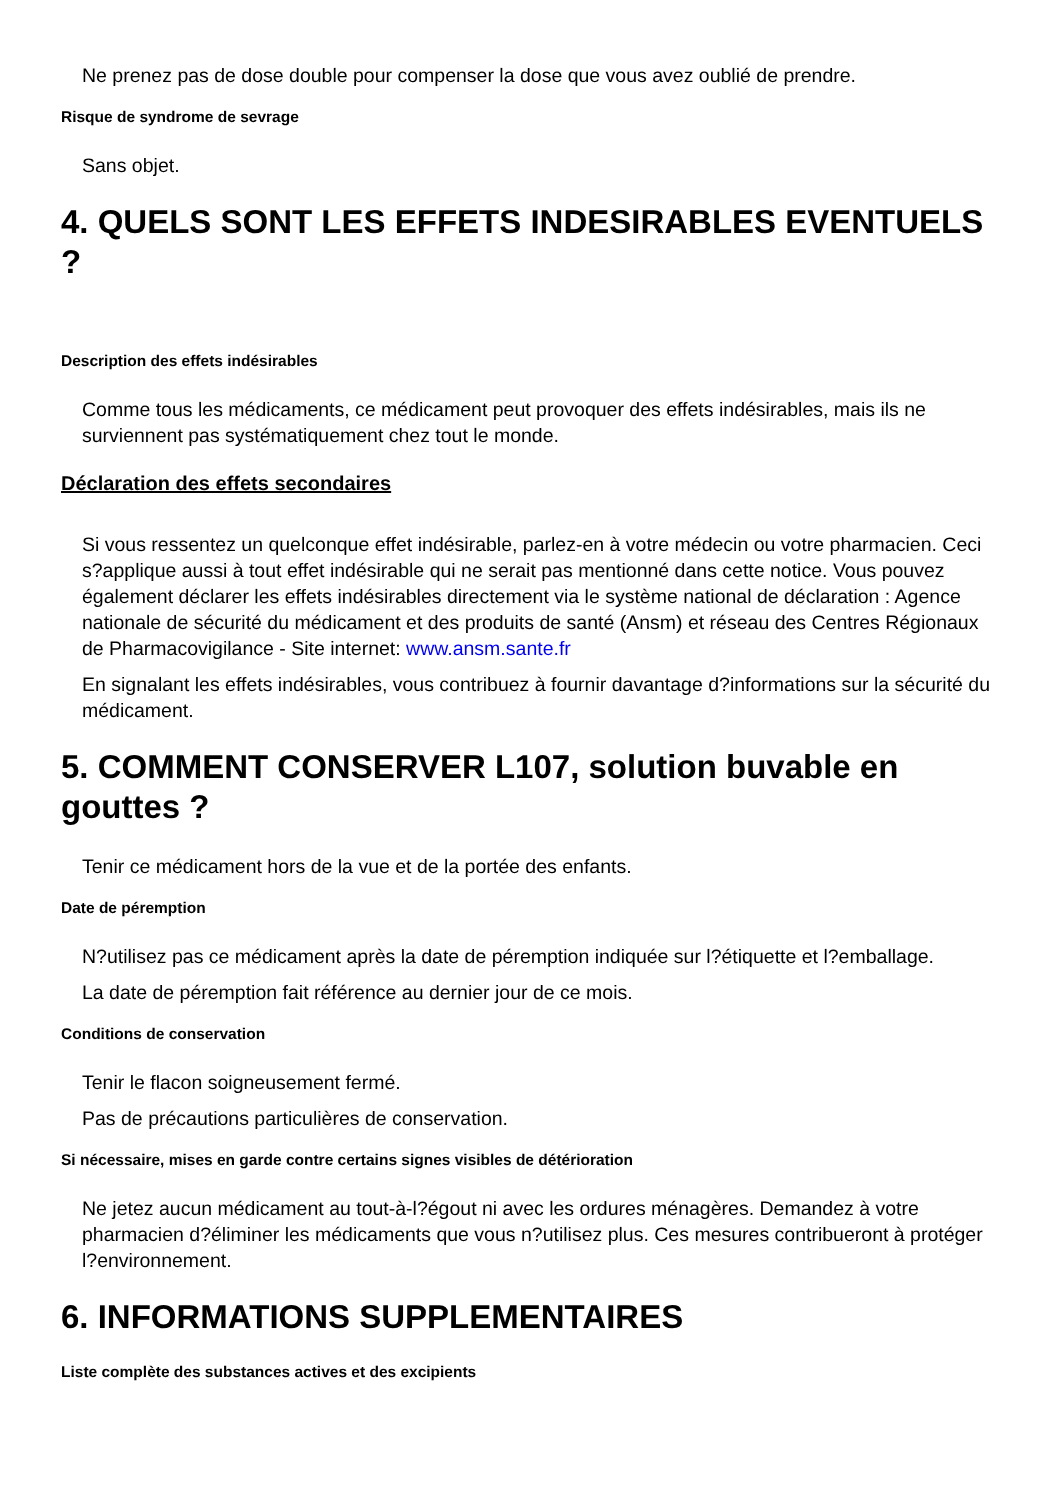Ne prenez pas de dose double pour compenser la dose que vous avez oublié de prendre.
Risque de syndrome de sevrage
Sans objet.
4. QUELS SONT LES EFFETS INDESIRABLES EVENTUELS ?
Description des effets indésirables
Comme tous les médicaments, ce médicament peut provoquer des effets indésirables, mais ils ne surviennent pas systématiquement chez tout le monde.
Déclaration des effets secondaires
Si vous ressentez un quelconque effet indésirable, parlez-en à votre médecin ou votre pharmacien. Ceci s?applique aussi à tout effet indésirable qui ne serait pas mentionné dans cette notice. Vous pouvez également déclarer les effets indésirables directement via le système national de déclaration : Agence nationale de sécurité du médicament et des produits de santé (Ansm) et réseau des Centres Régionaux de Pharmacovigilance - Site internet: www.ansm.sante.fr
En signalant les effets indésirables, vous contribuez à fournir davantage d?informations sur la sécurité du médicament.
5. COMMENT CONSERVER L107, solution buvable en gouttes ?
Tenir ce médicament hors de la vue et de la portée des enfants.
Date de péremption
N?utilisez pas ce médicament après la date de péremption indiquée sur l?étiquette et l?emballage.
La date de péremption fait référence au dernier jour de ce mois.
Conditions de conservation
Tenir le flacon soigneusement fermé.
Pas de précautions particulières de conservation.
Si nécessaire, mises en garde contre certains signes visibles de détérioration
Ne jetez aucun médicament au tout-à-l?égout ni avec les ordures ménagères. Demandez à votre pharmacien d?éliminer les médicaments que vous n?utilisez plus. Ces mesures contribueront à protéger l?environnement.
6. INFORMATIONS SUPPLEMENTAIRES
Liste complète des substances actives et des excipients